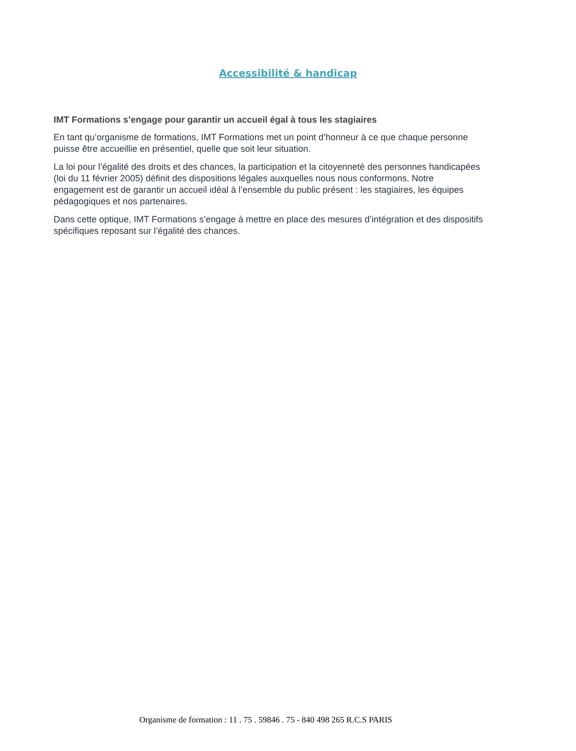Accessibilité & handicap
IMT Formations s’engage pour garantir un accueil égal à tous les stagiaires
En tant qu’organisme de formations, IMT Formations met un point d’honneur à ce que chaque personne puisse être accueillie en présentiel, quelle que soit leur situation.
La loi pour l’égalité des droits et des chances, la participation et la citoyenneté des personnes handicapées (loi du 11 février 2005) définit des dispositions légales auxquelles nous nous conformons. Notre engagement est de garantir un accueil idéal à l’ensemble du public présent : les stagiaires, les équipes pédagogiques et nos partenaires.
Dans cette optique, IMT Formations s’engage à mettre en place des mesures d’intégration et des dispositifs spécifiques reposant sur l’égalité des chances.
Organisme de formation : 11 . 75 . 59846 . 75 - 840 498 265 R.C.S PARIS